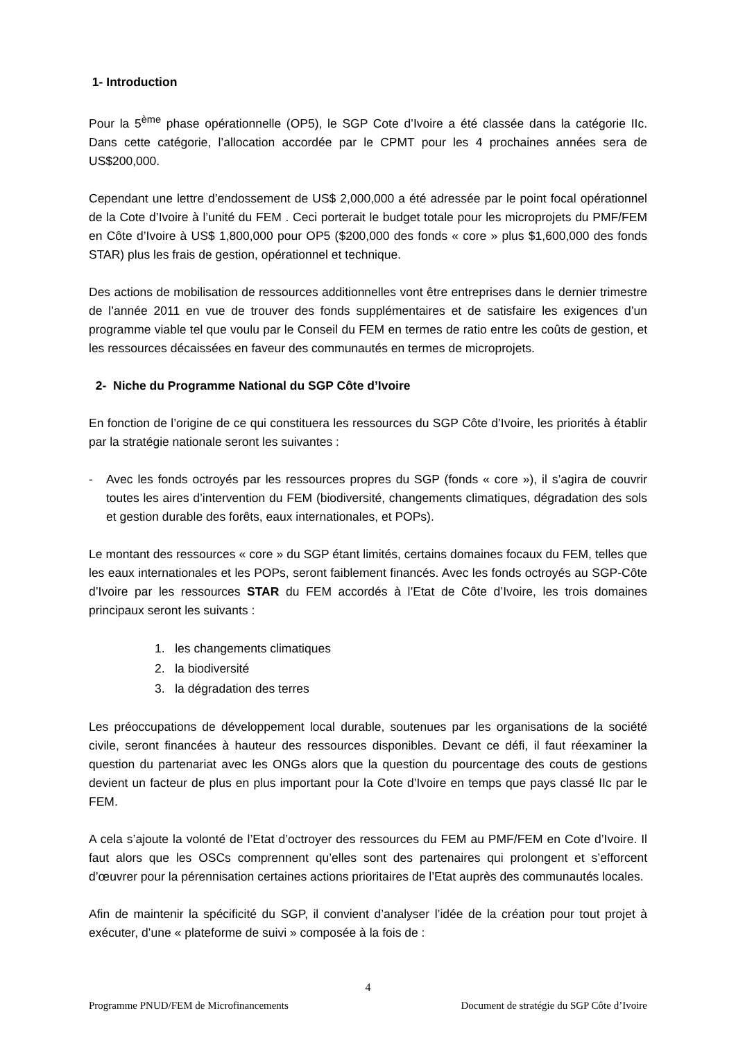1- Introduction
Pour la 5<sup>ème</sup> phase opérationnelle (OP5), le SGP Cote d’Ivoire a été classée dans la catégorie IIc. Dans cette catégorie, l’allocation accordée par le CPMT pour les 4 prochaines années sera de US$200,000.
Cependant une lettre d’endossement de US$ 2,000,000 a été adressée par le point focal opérationnel de la Cote d’Ivoire à l’unité du FEM . Ceci porterait le budget totale pour les microprojets du PMF/FEM en Côte d’Ivoire à US$ 1,800,000 pour OP5 ($200,000 des fonds « core » plus $1,600,000 des fonds STAR) plus les frais de gestion, opérationnel et technique.
Des actions de mobilisation de ressources additionnelles vont être entreprises dans le dernier trimestre de l’année 2011 en vue de trouver des fonds supplémentaires et de satisfaire les exigences d’un programme viable tel que voulu par le Conseil du FEM en termes de ratio entre les coûts de gestion, et les ressources décaissées en faveur des communautés en termes de microprojets.
2- Niche du Programme National du SGP Côte d’Ivoire
En fonction de l’origine de ce qui constituera les ressources du SGP Côte d’Ivoire, les priorités à établir par la stratégie nationale seront les suivantes :
- Avec les fonds octroyés par les ressources propres du SGP (fonds « core »), il s’agira de couvrir toutes les aires d’intervention du FEM (biodiversité, changements climatiques, dégradation des sols et gestion durable des forêts, eaux internationales, et POPs).
Le montant des ressources « core » du SGP étant limités, certains domaines focaux du FEM, telles que les eaux internationales et les POPs, seront faiblement financés. Avec les fonds octroyés au SGP-Côte d’Ivoire par les ressources STAR du FEM accordés à l’Etat de Côte d’Ivoire, les trois domaines principaux seront les suivants :
1. les changements climatiques
2. la biodiversité
3. la dégradation des terres
Les préoccupations de développement local durable, soutenues par les organisations de la société civile, seront financées à hauteur des ressources disponibles. Devant ce défi, il faut réexaminer la question du partenariat avec les ONGs alors que la question du pourcentage des couts de gestions devient un facteur de plus en plus important pour la Cote d’Ivoire en temps que pays classé IIc par le FEM.
A cela s’ajoute la volonté de l’Etat d’octroyer des ressources du FEM au PMF/FEM en Cote d’Ivoire. Il faut alors que les OSCs comprennent qu’elles sont des partenaires qui prolongent et s’efforcent d’œuvrer pour la pérennisation certaines actions prioritaires de l’Etat auprès des communautés locales.
Afin de maintenir la spécificité du SGP, il convient d’analyser l’idée de la création pour tout projet à exécuter, d’une « plateforme de suivi » composée à la fois de :
4
Programme PNUD/FEM de Microfinancements Document de stratégie du SGP Côte d’Ivoire